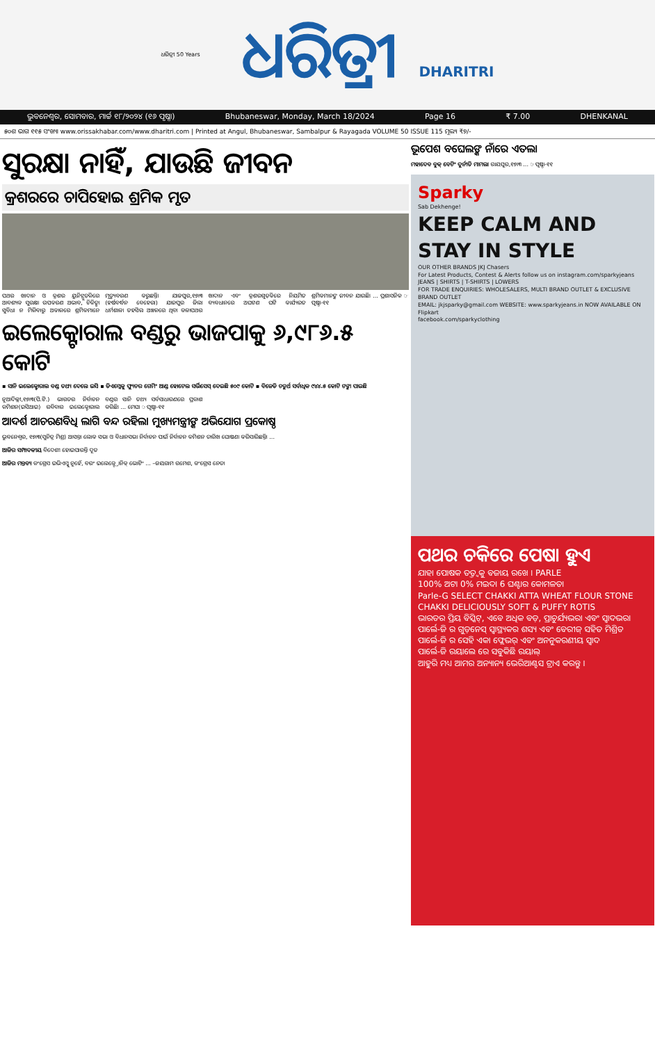ଧରିତ୍ରୀ 50 Years
ଧରିତ୍ରୀ DHARITRI
ଭୁବନେଶ୍ୱର, ସୋମବାର, ମାର୍ଚ୍ଚ ୧୮/୨୦୨୪ (୧୬ ପୃଷ୍ଠା) Bhubaneswar, Monday, March 18/2024 Page 16 ₹ 7.00 DHENKANAL
୫୦ଶ ଭାଗ ୧୧୫ ସଂଖ୍ୟା www.orissakhabar.com/www.dharitri.com | Printed at Angul, Bhubaneswar, Sambalpur & Rayagada VOLUME 50 ISSUE 115 ମୂଲ୍ୟ ₹୭/-
ସୁରକ୍ଷା ନାହିଁ, ଯାଉଛି ଜୀବନ
କ୍ରଶରରେ ଚାପିହୋଇ ଶ୍ରମିକ ମୃତ
ପଥର ଖାଦାନ ଓ କ୍ରଶର ୟୁନିଟ୍ଗୁଡ଼ିକରେ ଆବଶ୍ୟକ ସୁରକ୍ଷା ଉପକରଣ ଅଭାବ, ଚିକିତ୍ସା ସୁବିଧା ନ ମିଳିବାରୁ ଅକାଳରେ ଶ୍ରମିକମାନେ ମୃତ୍ୟୁବରଣ କରୁଛନ୍ତି। ଯାଜପୁର,୧୭।୩ (ହର୍ଷବର୍ଦ୍ଧନ ବେହେରା) ଯାଜପୁର ଜିଲା ଧର୍ମଶାଳା ତହସିଲ ଅଞ୍ଚଳରେ ଥିବା କଳାପଥର ଖାଦାନ ଏବଂ କ୍ରଶରଗୁଡ଼ିକରେ ନିୟମିତ ବ୍ୟବଧାନରେ ଅଘଟଣ ଘଟି କାର୍ଯ୍ୟରତ ଶ୍ରମିକମାନଙ୍କ ଜୀବନ ଯାଉଛି। ... ପ୍ରଶାସନିକ ☞ପୃଷ୍ଠା-୧୧
ଇଲେକ୍ଟୋରାଲ ବଣ୍ଡରୁ ଭାଜପାକୁ ୬,୯୮୬.୫ କୋଟି
▪ ସାନି ଇଲେକ୍ଟୋରାଲ ବଣ୍ଡ ତଥ୍ୟ ଦେଲେ ଇସି ▪ ଡିଏମ୍କେକୁ ଫ୍ୟୁଚର ଗେମିଂ ଆଣ୍ଡ ହୋଟେଲ ସର୍ଭିସେସ୍ ଦେଇଛି ୫୦୯ କୋଟି ▪ ବିଜେଡି ଚତୁର୍ଥ ସର୍ବାଧିକ ୯୪୪.୫ କୋଟି ଟଙ୍କା ପାଇଛି
ନୂଆଦିଲ୍ଲୀ,୧୭।୩(ପି.ଟି.) ଭାରତର ନିର୍ବାଚନ କମିଶନ(ଇସିଆଇ) ରବିବାର ଇଲେକ୍ଟୋରାଲ ବଣ୍ଡର ସାନି ତଥ୍ୟ ସର୍ବସାଧାରଣରେ ପ୍ରକାଶ କରିଛି। ... ମେଘା ☞ପୃଷ୍ଠା-୧୧
ଆଦର୍ଶ ଆଚରଣବିଧି ଲାଗି ବନ୍ଦ ରହିଲା ମୁଖ୍ୟମନ୍ତ୍ରୀଙ୍କ ଅଭିଯୋଗ ପ୍ରକୋଷ୍ଠ
ଭୁବନେଶ୍ୱର, ୧୭।୩(ସୁନିତ୍ର ମିଶ୍ର) ଆସନ୍ତା ଲୋକ ସଭା ଓ ବିଧାନସଭା ନିର୍ବାଚନ ପାଇଁ ନିର୍ବାଚନ କମିଶନ ତାରିଖ ଘୋଷଣା କରିସାରିଛନ୍ତି। ...
ଆଜିର ସମ୍ପାଦକୀୟ ବିଦେଶୀ ହୋଇପାରନ୍ତି ଦୂତ
ଆଜିର ମନ୍ତବ୍ୟ କଂଗ୍ରେସ ଇଭିଏମ୍କୁ ନୁହେଁ, ବରଂ ଇଲେକ୍ଟ୍ରୋନିକ୍ ଭୋଟିଂ ... –ଜୟରାମ ରମେଶ, କଂଗ୍ରେସ ନେତା
ଭୂପେଶ ବଘେଲଙ୍କ ନାଁରେ ଏତଲା
ମହାଦେବ ବୁକ୍ ବେଟିଂ ଦୁର୍ନୀତି ମାମଲା ରାୟପୁର,୧୭।୩ ... ☞ପୃଷ୍ଠା-୧୧
Sparky
Sab Dekhenge!
KEEP CALM AND STAY IN STYLE
OUR OTHER BRANDS JKJ Chasers
For Latest Products, Contest & Alerts follow us on instagram.com/sparkyjeans
JEANS | SHIRTS | T-SHIRTS | LOWERS
FOR TRADE ENQUIRIES: WHOLESALERS, MULTI BRAND OUTLET & EXCLUSIVE BRAND OUTLET
EMAIL: jkjsparky@gmail.com WEBSITE: www.sparkyjeans.in NOW AVAILABLE ON Flipkart
facebook.com/sparkyclothing
ପଥର ଚକିରେ ପେଷା ହୁଏ
ଯାହା ପୋଷକ ତତ୍ତ୍ୱକୁ ବଜାୟ ରଖେ । PARLE
100% ଅଟା 0% ମଇଦା 6 ଘଣ୍ଟାର କୋମଳତା
Parle-G SELECT CHAKKI ATTA WHEAT FLOUR STONE CHAKKI DELICIOUSLY SOFT & PUFFY ROTIS
ଭାରତର ପ୍ରିୟ ବିସ୍କିଟ୍, ଏବେ ଅଧିକ ବଡ଼, ପ୍ରାଚୁର୍ଯ୍ୟଭରା ଏବଂ ସ୍ୱାଦଭରା
ପାର୍ଲେ-ଜି ର ଗୁଡ଼ନେସ୍ ସ୍ୱାସ୍ଥ୍ୟକର ଶସ୍ୟ ଏବଂ ବେରୀଜ୍ ସହିତ ମିଶ୍ରିତ
ପାର୍ଲେ-ଜି ର ସେହି ଏକା ଫ୍ଲେଭର୍ ଏବଂ ଅନନୁକରଣୀୟ ସ୍ୱାଦ
ପାର୍ଲେ-ଜି ରୟାଲେ ରେ ସବୁକିଛି ରୟାଲ୍
ଆହୁରି ମଧ୍ୟ ଆମର ଅନ୍ୟାନ୍ୟ ଭେରିଆଣ୍ଟସ ଟ୍ରାଏ କରନ୍ତୁ ।